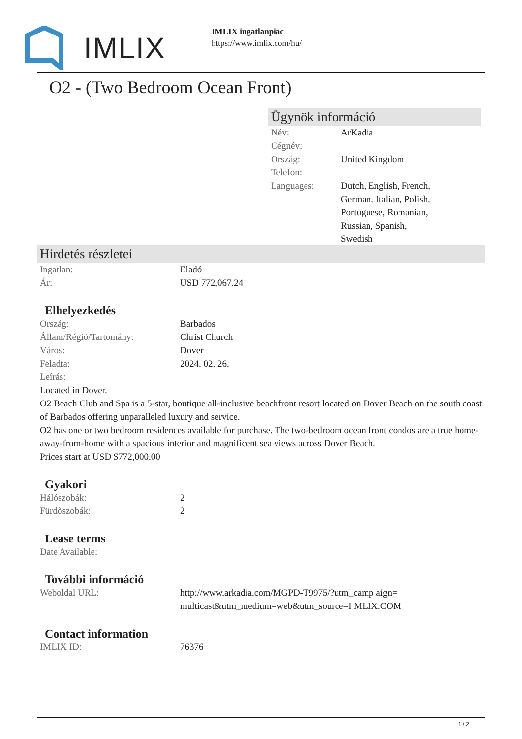IMLIX
IMLIX ingatlanpiac
https://www.imlix.com/hu/
O2 - (Two Bedroom Ocean Front)
Ügynök információ
| Név: | ArKadia |
| Cégnév: | |
| Ország: | United Kingdom |
| Telefon: | |
| Languages: | Dutch, English, French, German, Italian, Polish, Portuguese, Romanian, Russian, Spanish, Swedish |
Hirdetés részletei
| Ingatlan: | Eladó |
| Ár: | USD 772,067.24 |
Elhelyezkedés
| Ország: | Barbados |
| Állam/Régió/Tartomány: | Christ Church |
| Város: | Dover |
| Feladta: | 2024. 02. 26. |
| Leírás: | |
Located in Dover.
O2 Beach Club and Spa is a 5-star, boutique all-inclusive beachfront resort located on Dover Beach on the south coast of Barbados offering unparalleled luxury and service.
O2 has one or two bedroom residences available for purchase. The two-bedroom ocean front condos are a true home-away-from-home with a spacious interior and magnificent sea views across Dover Beach.
Prices start at USD $772,000.00
Gyakori
| Hálószobák: | 2 |
| Fürdõszobák: | 2 |
Lease terms
| Date Available: | |
További információ
| Weboldal URL: | http://www.arkadia.com/MGPD-T9975/?utm_camp aign=multicast&utm_medium=web&utm_source=I MLIX.COM |
Contact information
| IMLIX ID: | 76376 |
1 / 2